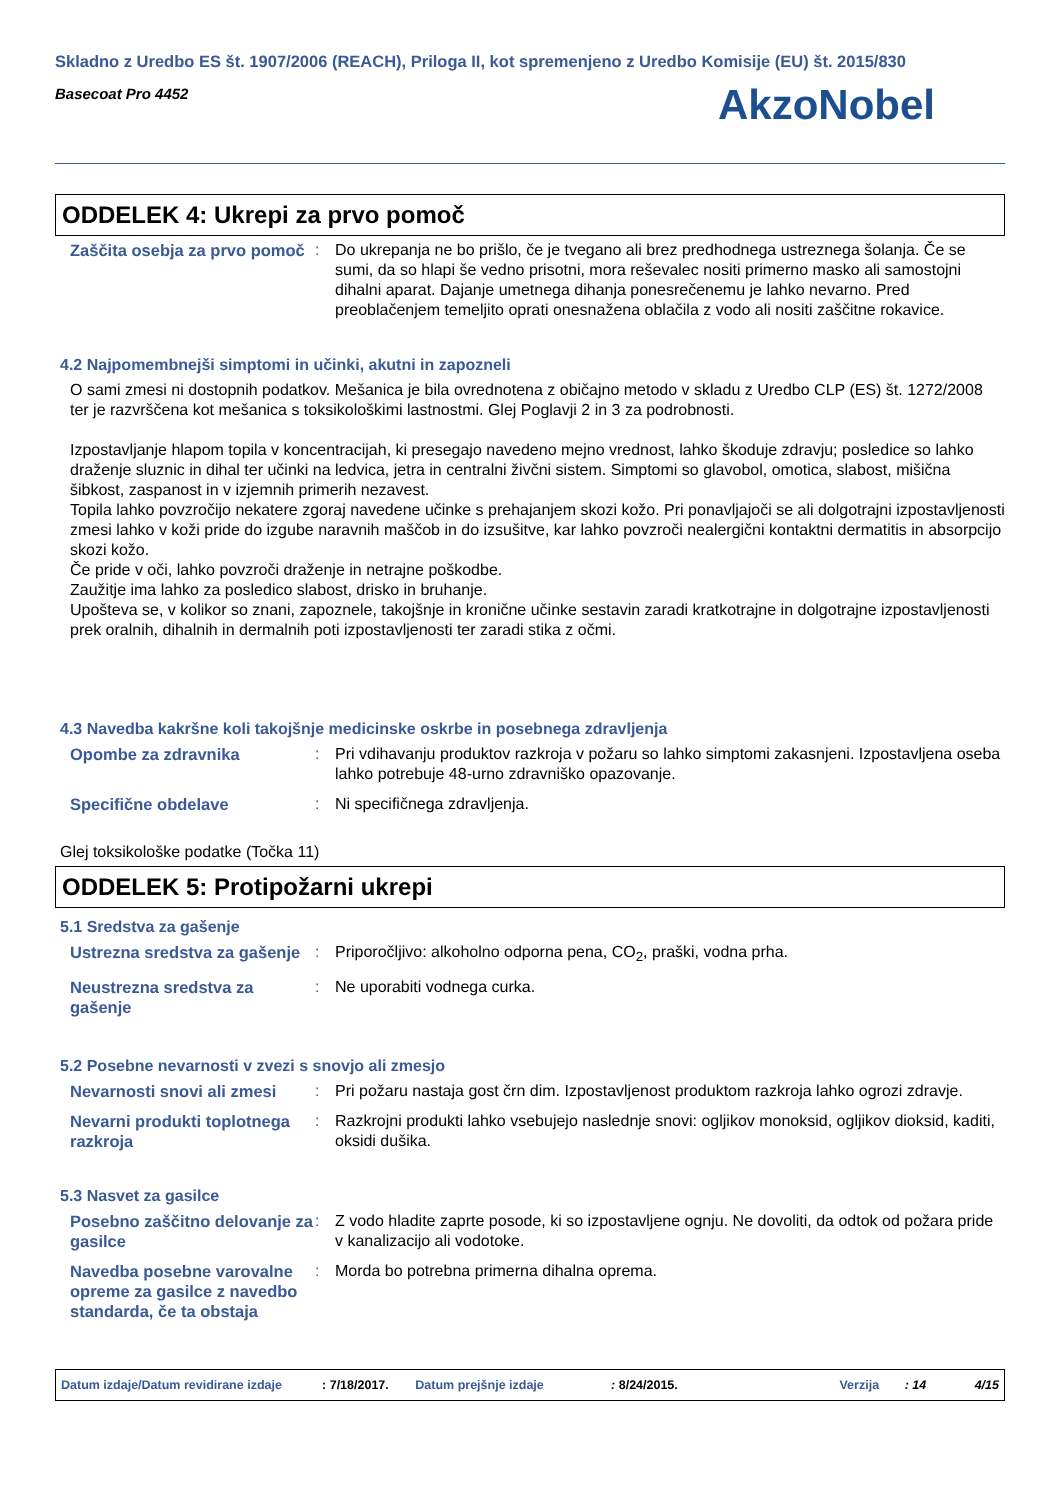Skladno z Uredbo ES št. 1907/2006 (REACH), Priloga II, kot spremenjeno z Uredbo Komisije (EU) št. 2015/830
Basecoat Pro 4452
AkzoNobel
ODDELEK 4: Ukrepi za prvo pomoč
Zaščita osebja za prvo pomoč
: Do ukrepanja ne bo prišlo, če je tvegano ali brez predhodnega ustreznega šolanja. Če se sumi, da so hlapi še vedno prisotni, mora reševalec nositi primerno masko ali samostojni dihalni aparat. Dajanje umetnega dihanja ponesrečenemu je lahko nevarno. Pred preoblačenjem temeljito oprati onesnažena oblačila z vodo ali nositi zaščitne rokavice.
4.2 Najpomembnejši simptomi in učinki, akutni in zapozneli
O sami zmesi ni dostopnih podatkov. Mešanica je bila ovrednotena z običajno metodo v skladu z Uredbo CLP (ES) št. 1272/2008 ter je razvrščena kot mešanica s toksikološkimi lastnostmi. Glej Poglavji 2 in 3 za podrobnosti.
Izpostavljanje hlapom topila v koncentracijah, ki presegajo navedeno mejno vrednost, lahko škoduje zdravju; posledice so lahko draženje sluznic in dihal ter učinki na ledvica, jetra in centralni živčni sistem. Simptomi so glavobol, omotica, slabost, mišična šibkost, zaspanost in v izjemnih primerih nezavest.
Topila lahko povzročijo nekatere zgoraj navedene učinke s prehajanjem skozi kožo. Pri ponavljajoči se ali dolgotrajni izpostavljenosti zmesi lahko v koži pride do izgube naravnih maščob in do izsušitve, kar lahko povzroči nealergični kontaktni dermatitis in absorpcijo skozi kožo.
Če pride v oči, lahko povzroči draženje in netrajne poškodbe.
Zaužitje ima lahko za posledico slabost, drisko in bruhanje.
Upošteva se, v kolikor so znani, zapoznele, takojšnje in kronične učinke sestavin zaradi kratkotrajne in dolgotrajne izpostavljenosti prek oralnih, dihalnih in dermalnih poti izpostavljenosti ter zaradi stika z očmi.
4.3 Navedba kakršne koli takojšnje medicinske oskrbe in posebnega zdravljenja
Opombe za zdravnika : Pri vdihavanju produktov razkroja v požaru so lahko simptomi zakasnjeni. Izpostavljena oseba lahko potrebuje 48-urno zdravniško opazovanje.
Specifične obdelave : Ni specifičnega zdravljenja.
Glej toksikološke podatke (Točka 11)
ODDELEK 5: Protipožarni ukrepi
5.1 Sredstva za gašenje
Ustrezna sredstva za gašenje
: Priporočljivo: alkoholno odporna pena, CO<sub>2</sub>, praški, vodna prha.
Neustrezna sredstva za gašenje
: Ne uporabiti vodnega curka.
5.2 Posebne nevarnosti v zvezi s snovjo ali zmesjo
Nevarnosti snovi ali zmesi
: Pri požaru nastaja gost črn dim. Izpostavljenost produktom razkroja lahko ogrozi zdravje.
Nevarni produkti toplotnega razkroja
: Razkrojni produkti lahko vsebujejo naslednje snovi: ogljikov monoksid, ogljikov dioksid, kaditi, oksidi dušika.
5.3 Nasvet za gasilce
Posebno zaščitno delovanje za gasilce
: Z vodo hladite zaprte posode, ki so izpostavljene ognju. Ne dovoliti, da odtok od požara pride v kanalizacijo ali vodotoke.
Navedba posebne varovalne opreme za gasilce z navedbo standarda, če ta obstaja
: Morda bo potrebna primerna dihalna oprema.
Datum izdaje/Datum revidirane izdaje: 7/18/2017. Datum prejšnje izdaje: 8/24/2015. Verzija: 14 4/15